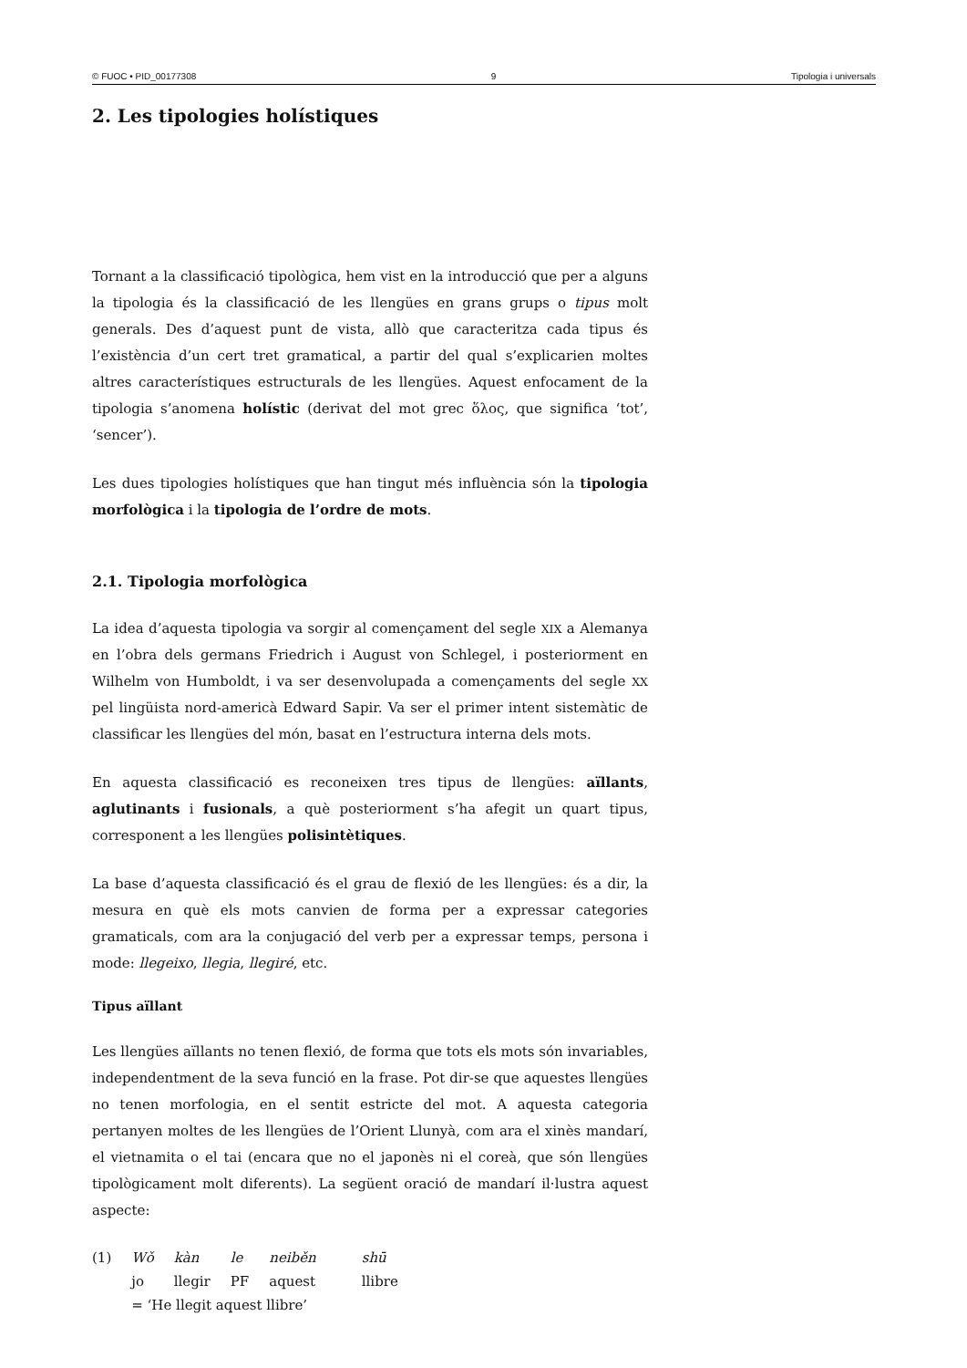© FUOC • PID_00177308 9 Tipologia i universals
2. Les tipologies holístiques
Tornant a la classificació tipològica, hem vist en la introducció que per a alguns la tipologia és la classificació de les llengües en grans grups o tipus molt generals. Des d’aquest punt de vista, allò que caracteritza cada tipus és l’existència d’un cert tret gramatical, a partir del qual s’explicarien moltes altres característiques estructurals de les llengües. Aquest enfocament de la tipologia s’anomena holístic (derivat del mot grec ὅλος, que significa ‘tot’, ‘sencer’).
Les dues tipologies holístiques que han tingut més influència són la tipologia morfològica i la tipologia de l’ordre de mots.
2.1. Tipologia morfològica
La idea d’aquesta tipologia va sorgir al començament del segle XIX a Alemanya en l’obra dels germans Friedrich i August von Schlegel, i posteriorment en Wilhelm von Humboldt, i va ser desenvolupada a començaments del segle XX pel lingüista nord-americà Edward Sapir. Va ser el primer intent sistemàtic de classificar les llengües del món, basat en l’estructura interna dels mots.
En aquesta classificació es reconeixen tres tipus de llengües: aïllants, aglutinants i fusionals, a què posteriorment s’ha afegit un quart tipus, corresponent a les llengües polisintètiques.
La base d’aquesta classificació és el grau de flexió de les llengües: és a dir, la mesura en què els mots canvien de forma per a expressar categories gramaticals, com ara la conjugació del verb per a expressar temps, persona i mode: llegeixo, llegia, llegiré, etc.
Tipus aïllant
Les llengües aïllants no tenen flexió, de forma que tots els mots són invariables, independentment de la seva funció en la frase. Pot dir-se que aquestes llengües no tenen morfologia, en el sentit estricte del mot. A aquesta categoria pertanyen moltes de les llengües de l’Orient Llunyà, com ara el xinès mandarí, el vietnamita o el tai (encara que no el japonès ni el coreà, que són llengües tipològicament molt diferents). La següent oració de mandarí il·lustra aquest aspecte:
| (1) | Wǒ | kàn | le | neiběn | shū |
| | jo | llegir | PF | aquest | llibre |
| | = ‘He llegit aquest llibre’ | | | | |